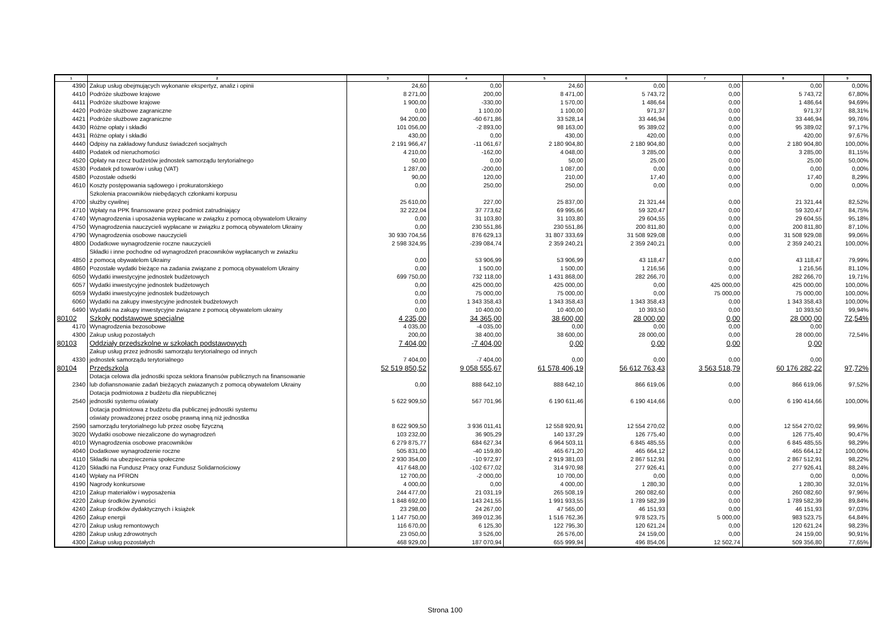| 1 | 2 | 3 | 4 | 5 | 6 | 7 | 8 | 9 |
| --- | --- | --- | --- | --- | --- | --- | --- | --- |
| 4390 | Zakup usług obejmujących wykonanie ekspertyz, analiz i opinii | 24,60 | 0,00 | 24,60 | 0,00 | 0,00 | 0,00 | 0,00% |
| 4410 | Podróże służbowe krajowe | 8 271,00 | 200,00 | 8 471,00 | 5 743,72 | 0,00 | 5 743,72 | 67,80% |
| 4411 | Podróże służbowe krajowe | 1 900,00 | -330,00 | 1 570,00 | 1 486,64 | 0,00 | 1 486,64 | 94,69% |
| 4420 | Podróże służbowe zagraniczne | 0,00 | 1 100,00 | 1 100,00 | 971,37 | 0,00 | 971,37 | 88,31% |
| 4421 | Podróże służbowe zagraniczne | 94 200,00 | -60 671,86 | 33 528,14 | 33 446,94 | 0,00 | 33 446,94 | 99,76% |
| 4430 | Różne opłaty i składki | 101 056,00 | -2 893,00 | 98 163,00 | 95 389,02 | 0,00 | 95 389,02 | 97,17% |
| 4431 | Różne opłaty i składki | 430,00 | 0,00 | 430,00 | 420,00 | 0,00 | 420,00 | 97,67% |
| 4440 | Odpisy na zakładowy fundusz świadczeń socjalnych | 2 191 966,47 | -11 061,67 | 2 180 904,80 | 2 180 904,80 | 0,00 | 2 180 904,80 | 100,00% |
| 4480 | Podatek od nieruchomości | 4 210,00 | -162,00 | 4 048,00 | 3 285,00 | 0,00 | 3 285,00 | 81,15% |
| 4520 | Opłaty na rzecz budżetów jednostek samorządu terytorialnego | 50,00 | 0,00 | 50,00 | 25,00 | 0,00 | 25,00 | 50,00% |
| 4530 | Podatek pd towarów i usług (VAT) | 1 287,00 | -200,00 | 1 087,00 | 0,00 | 0,00 | 0,00 | 0,00% |
| 4580 | Pozostałe odsetki | 90,00 | 120,00 | 210,00 | 17,40 | 0,00 | 17,40 | 8,29% |
| 4610 | Koszty postępowania sądowego i prokuratorskiego | 0,00 | 250,00 | 250,00 | 0,00 | 0,00 | 0,00 | 0,00% |
| 4700 | Szkolenia pracowników niebędących członkami korpusu służby cywilnej | 25 610,00 | 227,00 | 25 837,00 | 21 321,44 | 0,00 | 21 321,44 | 82,52% |
| 4710 | Wpłaty na PPK finansowane przez podmiot zatrudniający | 32 222,04 | 37 773,62 | 69 995,66 | 59 320,47 | 0,00 | 59 320,47 | 84,75% |
| 4740 | Wynagrodzenia i uposażenia wypłacane w związku z pomocą obywatelom Ukrainy | 0,00 | 31 103,80 | 31 103,80 | 29 604,55 | 0,00 | 29 604,55 | 95,18% |
| 4750 | Wynagrodzenia nauczycieli wypłacane w związku z pomocą obywatelom Ukrainy | 0,00 | 230 551,86 | 230 551,86 | 200 811,80 | 0,00 | 200 811,80 | 87,10% |
| 4790 | Wynagrodzenia osobowe nauczycieli | 30 930 704,56 | 876 629,13 | 31 807 333,69 | 31 508 929,08 | 0,00 | 31 508 929,08 | 99,06% |
| 4800 | Dodatkowe wynagrodzenie roczne nauczycieli | 2 598 324,95 | -239 084,74 | 2 359 240,21 | 2 359 240,21 | 0,00 | 2 359 240,21 | 100,00% |
| 4850 | Składki i inne pochodne od wynagrodzeń pracowników wypłacanych w zwiazku z pomocą obywatelom Ukrainy | 0,00 | 53 906,99 | 53 906,99 | 43 118,47 | 0,00 | 43 118,47 | 79,99% |
| 4860 | Pozostałe wydatki bieżące na zadania związane z pomocą obywatelom Ukrainy | 0,00 | 1 500,00 | 1 500,00 | 1 216,56 | 0,00 | 1 216,56 | 81,10% |
| 6050 | Wydatki inwestycyjne jednostek budżetowych | 699 750,00 | 732 118,00 | 1 431 868,00 | 282 266,70 | 0,00 | 282 266,70 | 19,71% |
| 6057 | Wydatki inwestycyjne jednostek budżetowych | 0,00 | 425 000,00 | 425 000,00 | 0,00 | 425 000,00 | 425 000,00 | 100,00% |
| 6059 | Wydatki inwestycyjne jednostek budżetowych | 0,00 | 75 000,00 | 75 000,00 | 0,00 | 75 000,00 | 75 000,00 | 100,00% |
| 6060 | Wydatki na zakupy inwestycyjne jednostek budżetowych | 0,00 | 1 343 358,43 | 1 343 358,43 | 1 343 358,43 | 0,00 | 1 343 358,43 | 100,00% |
| 6490 | Wydatki na zakupy inwestycyjne związane z pomocą obywatelom ukrainy | 0,00 | 10 400,00 | 10 400,00 | 10 393,50 | 0,00 | 10 393,50 | 99,94% |
| 80102 | Szkoły podstawowe specjalne | 4 235,00 | 34 365,00 | 38 600,00 | 28 000,00 | 0,00 | 28 000,00 | 72,54% |
| 4170 | Wynagrodzenia bezosobowe | 4 035,00 | -4 035,00 | 0,00 | 0,00 | 0,00 | 0,00 | |
| 4300 | Zakup usług pozostałych | 200,00 | 38 400,00 | 38 600,00 | 28 000,00 | 0,00 | 28 000,00 | 72,54% |
| 80103 | Oddziały przedszkolne w szkołach podstawowych | 7 404,00 | -7 404,00 | 0,00 | 0,00 | 0,00 | 0,00 | |
| 4330 | Zakup usług przez jednostki samorzątu terytorialnego od innych jednostek samorządu terytorialnego | 7 404,00 | -7 404,00 | 0,00 | 0,00 | 0,00 | 0,00 | |
| 80104 | Przedszkola | 52 519 850,52 | 9 058 555,67 | 61 578 406,19 | 56 612 763,43 | 3 563 518,79 | 60 176 282,22 | 97,72% |
| 2340 | Dotacja celowa dla jednostki spoza sektora finansów publicznych na finansowanie lub dofiansnowanie zadań bieżących zwiazanych z pomocą obywatelom Ukrainy | 0,00 | 888 642,10 | 888 642,10 | 866 619,06 | 0,00 | 866 619,06 | 97,52% |
| 2540 | Dotacja podmiotowa z budżetu dla niepublicznej jednostki systemu oświaty | 5 622 909,50 | 567 701,96 | 6 190 611,46 | 6 190 414,66 | 0,00 | 6 190 414,66 | 100,00% |
| 2590 | Dotacja podmiotowa z budżetu dla publicznej jednostki systemu oświaty prowadzonej przez osobę prawną inną niż jednostka samorządu terytorialnego lub przez osobę fizyczną | 8 622 909,50 | 3 936 011,41 | 12 558 920,91 | 12 554 270,02 | 0,00 | 12 554 270,02 | 99,96% |
| 3020 | Wydatki osobowe niezaliczone do wynagrodzeń | 103 232,00 | 36 905,29 | 140 137,29 | 126 775,40 | 0,00 | 126 775,40 | 90,47% |
| 4010 | Wynagrodzenia osobowe pracowników | 6 279 875,77 | 684 627,34 | 6 964 503,11 | 6 845 485,55 | 0,00 | 6 845 485,55 | 98,29% |
| 4040 | Dodatkowe wynagrodzenie roczne | 505 831,00 | -40 159,80 | 465 671,20 | 465 664,12 | 0,00 | 465 664,12 | 100,00% |
| 4110 | Składki na ubezpieczenia społeczne | 2 930 354,00 | -10 972,97 | 2 919 381,03 | 2 867 512,91 | 0,00 | 2 867 512,91 | 98,22% |
| 4120 | Składki na Fundusz Pracy oraz Fundusz Solidarnościowy | 417 648,00 | -102 677,02 | 314 970,98 | 277 926,41 | 0,00 | 277 926,41 | 88,24% |
| 4140 | Wpłaty na PFRON | 12 700,00 | -2 000,00 | 10 700,00 | 0,00 | 0,00 | 0,00 | 0,00% |
| 4190 | Nagrody konkursowe | 4 000,00 | 0,00 | 4 000,00 | 1 280,30 | 0,00 | 1 280,30 | 32,01% |
| 4210 | Zakup materiałów i wyposażenia | 244 477,00 | 21 031,19 | 265 508,19 | 260 082,60 | 0,00 | 260 082,60 | 97,96% |
| 4220 | Zakup środków żywności | 1 848 692,00 | 143 241,55 | 1 991 933,55 | 1 789 582,39 | 0,00 | 1 789 582,39 | 89,84% |
| 4240 | Zakup środków dydaktycznych i książek | 23 298,00 | 24 267,00 | 47 565,00 | 46 151,93 | 0,00 | 46 151,93 | 97,03% |
| 4260 | Zakup energii | 1 147 750,00 | 369 012,36 | 1 516 762,36 | 978 523,75 | 5 000,00 | 983 523,75 | 64,84% |
| 4270 | Zakup usług remontowych | 116 670,00 | 6 125,30 | 122 795,30 | 120 621,24 | 0,00 | 120 621,24 | 98,23% |
| 4280 | Zakup usług zdrowotnych | 23 050,00 | 3 526,00 | 26 576,00 | 24 159,00 | 0,00 | 24 159,00 | 90,91% |
| 4300 | Zakup usług pozostałych | 468 929,00 | 187 070,94 | 655 999,94 | 496 854,06 | 12 502,74 | 509 356,80 | 77,65% |
Strona 100